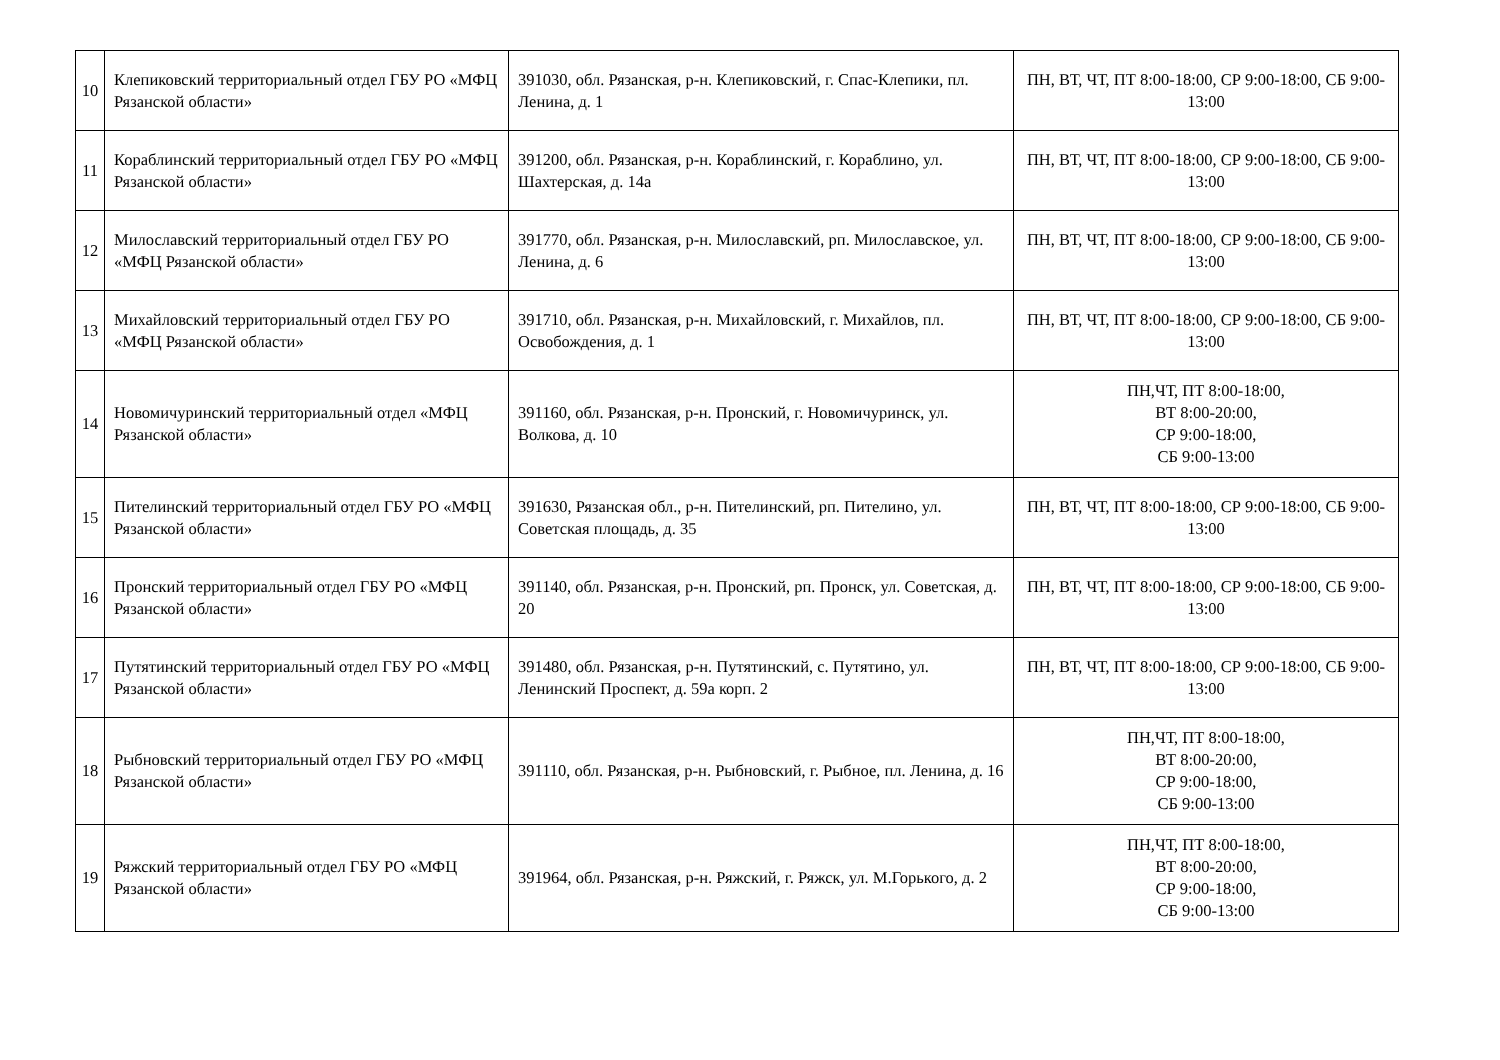| 10 | Клепиковский территориальный отдел ГБУ РО «МФЦ Рязанской области» | 391030, обл. Рязанская, р-н. Клепиковский, г. Спас-Клепики, пл. Ленина, д. 1 | ПН, ВТ, ЧТ, ПТ 8:00-18:00, СР 9:00-18:00, СБ 9:00-13:00 |
| 11 | Кораблинский территориальный отдел ГБУ РО «МФЦ Рязанской области» | 391200, обл. Рязанская, р-н. Кораблинский, г. Кораблино, ул. Шахтерская, д. 14а | ПН, ВТ, ЧТ, ПТ 8:00-18:00, СР 9:00-18:00, СБ 9:00-13:00 |
| 12 | Милославский территориальный отдел ГБУ РО «МФЦ Рязанской области» | 391770, обл. Рязанская, р-н. Милославский, рп. Милославское, ул. Ленина, д. 6 | ПН, ВТ, ЧТ, ПТ 8:00-18:00, СР 9:00-18:00, СБ 9:00-13:00 |
| 13 | Михайловский территориальный отдел ГБУ РО «МФЦ Рязанской области» | 391710, обл. Рязанская, р-н. Михайловский, г. Михайлов, пл. Освобождения, д. 1 | ПН, ВТ, ЧТ, ПТ 8:00-18:00, СР 9:00-18:00, СБ 9:00-13:00 |
| 14 | Новомичуринский территориальный отдел «МФЦ Рязанской области» | 391160, обл. Рязанская, р-н. Пронский, г. Новомичуринск, ул. Волкова, д. 10 | ПН,ЧТ, ПТ 8:00-18:00, ВТ 8:00-20:00, СР 9:00-18:00, СБ 9:00-13:00 |
| 15 | Пителинский территориальный отдел ГБУ РО «МФЦ Рязанской области» | 391630, Рязанская обл., р-н. Пителинский, рп. Пителино, ул. Советская площадь, д. 35 | ПН, ВТ, ЧТ, ПТ 8:00-18:00, СР 9:00-18:00, СБ 9:00-13:00 |
| 16 | Пронский территориальный отдел ГБУ РО «МФЦ Рязанской области» | 391140, обл. Рязанская, р-н. Пронский, рп. Пронск, ул. Советская, д. 20 | ПН, ВТ, ЧТ, ПТ 8:00-18:00, СР 9:00-18:00, СБ 9:00-13:00 |
| 17 | Путятинский территориальный отдел ГБУ РО «МФЦ Рязанской области» | 391480, обл. Рязанская, р-н. Путятинский, с. Путятино, ул. Ленинский Проспект, д. 59а корп. 2 | ПН, ВТ, ЧТ, ПТ 8:00-18:00, СР 9:00-18:00, СБ 9:00-13:00 |
| 18 | Рыбновский территориальный отдел ГБУ РО «МФЦ Рязанской области» | 391110, обл. Рязанская, р-н. Рыбновский, г. Рыбное, пл. Ленина, д. 16 | ПН,ЧТ, ПТ 8:00-18:00, ВТ 8:00-20:00, СР 9:00-18:00, СБ 9:00-13:00 |
| 19 | Ряжский территориальный отдел ГБУ РО «МФЦ Рязанской области» | 391964, обл. Рязанская, р-н. Ряжский, г. Ряжск, ул. М.Горького, д. 2 | ПН,ЧТ, ПТ 8:00-18:00, ВТ 8:00-20:00, СР 9:00-18:00, СБ 9:00-13:00 |